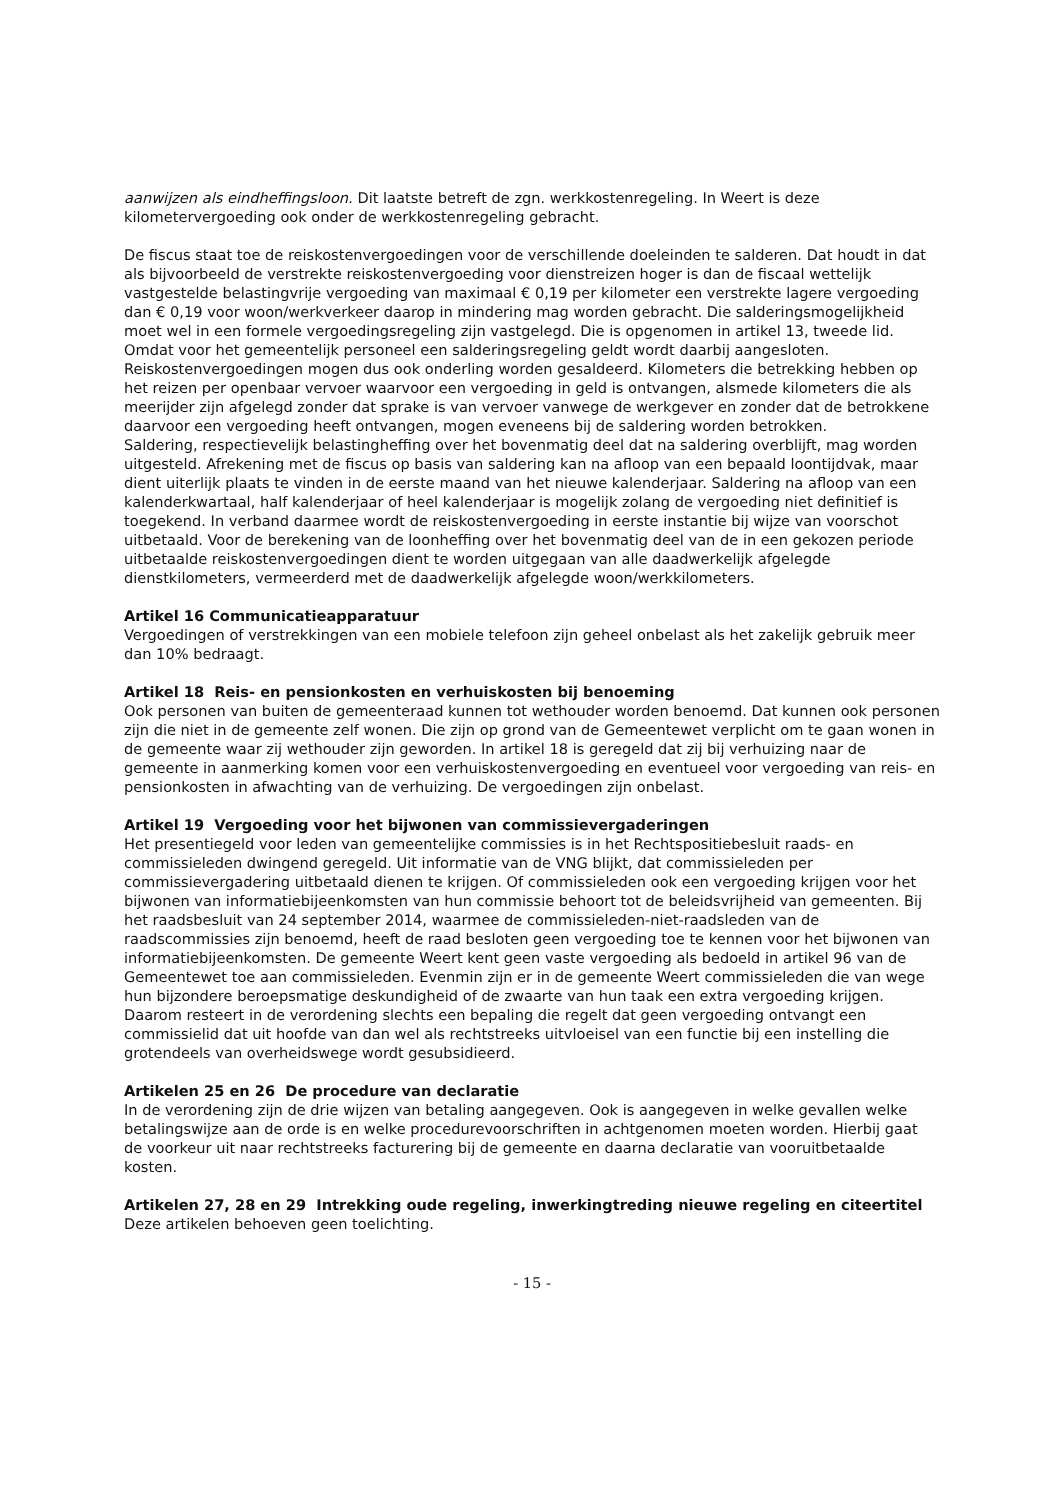aanwijzen als eindheffingsloon. Dit laatste betreft de zgn. werkkostenregeling. In Weert is deze kilometervergoeding ook onder de werkkostenregeling gebracht.
De fiscus staat toe de reiskostenvergoedingen voor de verschillende doeleinden te salderen. Dat houdt in dat als bijvoorbeeld de verstrekte reiskostenvergoeding voor dienstreizen hoger is dan de fiscaal wettelijk vastgestelde belastingvrije vergoeding van maximaal € 0,19 per kilometer een verstrekte lagere vergoeding dan € 0,19 voor woon/werkverkeer daarop in mindering mag worden gebracht. Die salderingsmogelijkheid moet wel in een formele vergoedingsregeling zijn vastgelegd. Die is opgenomen in artikel 13, tweede lid. Omdat voor het gemeentelijk personeel een salderingsregeling geldt wordt daarbij aangesloten. Reiskostenvergoedingen mogen dus ook onderling worden gesaldeerd. Kilometers die betrekking hebben op het reizen per openbaar vervoer waarvoor een vergoeding in geld is ontvangen, alsmede kilometers die als meerijder zijn afgelegd zonder dat sprake is van vervoer vanwege de werkgever en zonder dat de betrokkene daarvoor een vergoeding heeft ontvangen, mogen eveneens bij de saldering worden betrokken.
Saldering, respectievelijk belastingheffing over het bovenmatig deel dat na saldering overblijft, mag worden uitgesteld. Afrekening met de fiscus op basis van saldering kan na afloop van een bepaald loontijdvak, maar dient uiterlijk plaats te vinden in de eerste maand van het nieuwe kalenderjaar. Saldering na afloop van een kalenderkwartaal, half kalenderjaar of heel kalenderjaar is mogelijk zolang de vergoeding niet definitief is toegekend. In verband daarmee wordt de reiskostenvergoeding in eerste instantie bij wijze van voorschot uitbetaald. Voor de berekening van de loonheffing over het bovenmatig deel van de in een gekozen periode uitbetaalde reiskostenvergoedingen dient te worden uitgegaan van alle daadwerkelijk afgelegde dienstkilometers, vermeerderd met de daadwerkelijk afgelegde woon/werkkilometers.
Artikel 16 Communicatieapparatuur
Vergoedingen of verstrekkingen van een mobiele telefoon zijn geheel onbelast als het zakelijk gebruik meer dan 10% bedraagt.
Artikel 18 Reis- en pensionkosten en verhuiskosten bij benoeming
Ook personen van buiten de gemeenteraad kunnen tot wethouder worden benoemd. Dat kunnen ook personen zijn die niet in de gemeente zelf wonen. Die zijn op grond van de Gemeentewet verplicht om te gaan wonen in de gemeente waar zij wethouder zijn geworden. In artikel 18 is geregeld dat zij bij verhuizing naar de gemeente in aanmerking komen voor een verhuiskostenvergoeding en eventueel voor vergoeding van reis- en pensionkosten in afwachting van de verhuizing. De vergoedingen zijn onbelast.
Artikel 19 Vergoeding voor het bijwonen van commissievergaderingen
Het presentiegeld voor leden van gemeentelijke commissies is in het Rechtspositiebesluit raads- en commissieleden dwingend geregeld. Uit informatie van de VNG blijkt, dat commissieleden per commissievergadering uitbetaald dienen te krijgen. Of commissieleden ook een vergoeding krijgen voor het bijwonen van informatiebijeenkomsten van hun commissie behoort tot de beleidsvrijheid van gemeenten. Bij het raadsbesluit van 24 september 2014, waarmee de commissieleden-niet-raadsleden van de raadscommissies zijn benoemd, heeft de raad besloten geen vergoeding toe te kennen voor het bijwonen van informatiebijeenkomsten. De gemeente Weert kent geen vaste vergoeding als bedoeld in artikel 96 van de Gemeentewet toe aan commissieleden. Evenmin zijn er in de gemeente Weert commissieleden die van wege hun bijzondere beroepsmatige deskundigheid of de zwaarte van hun taak een extra vergoeding krijgen. Daarom resteert in de verordening slechts een bepaling die regelt dat geen vergoeding ontvangt een commissielid dat uit hoofde van dan wel als rechtstreeks uitvloeisel van een functie bij een instelling die grotendeels van overheidswege wordt gesubsidieerd.
Artikelen 25 en 26 De procedure van declaratie
In de verordening zijn de drie wijzen van betaling aangegeven. Ook is aangegeven in welke gevallen welke betalingswijze aan de orde is en welke procedurevoorschriften in achtgenomen moeten worden. Hierbij gaat de voorkeur uit naar rechtstreeks facturering bij de gemeente en daarna declaratie van vooruitbetaalde kosten.
Artikelen 27, 28 en 29 Intrekking oude regeling, inwerkingtreding nieuwe regeling en citeertitel
Deze artikelen behoeven geen toelichting.
- 15 -